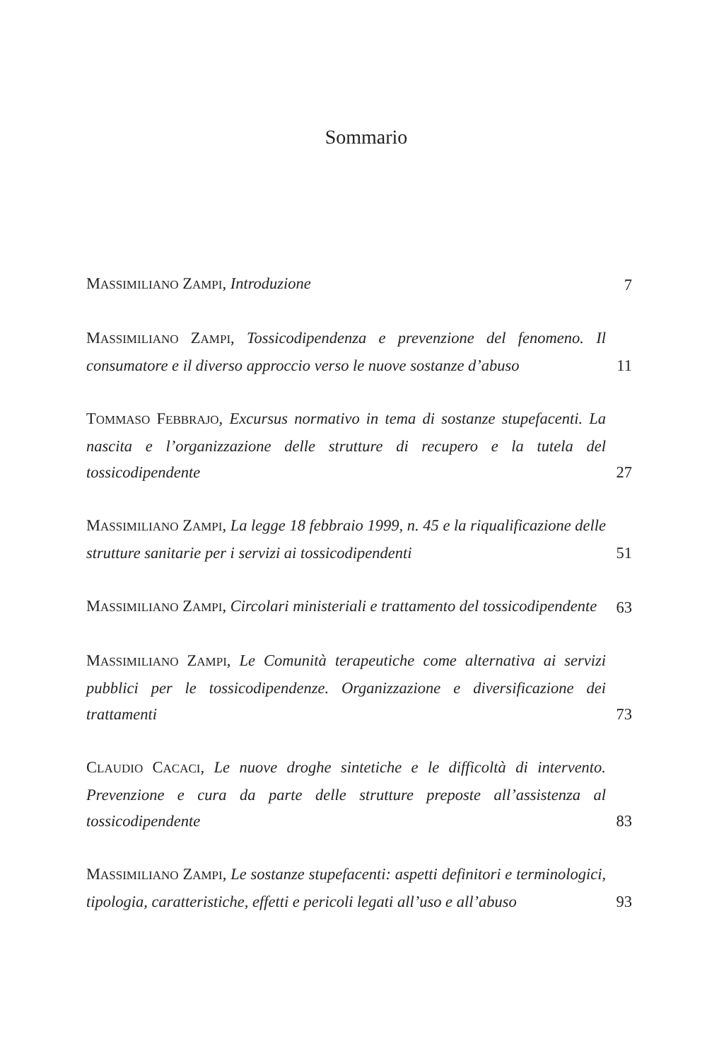Sommario
MASSIMILIANO ZAMPI, Introduzione
7
MASSIMILIANO ZAMPI, Tossicodipendenza e prevenzione del fenomeno. Il consumatore e il diverso approccio verso le nuove sostanze d’abuso
11
TOMMASO FEBBRAJO, Excursus normativo in tema di sostanze stupefacenti. La nascita e l’organizzazione delle strutture di recupero e la tutela del tossicodipendente
27
MASSIMILIANO ZAMPI, La legge 18 febbraio 1999, n. 45 e la riqualificazione delle strutture sanitarie per i servizi ai tossicodipendenti
51
MASSIMILIANO ZAMPI, Circolari ministeriali e trattamento del tossicodipendente
63
MASSIMILIANO ZAMPI, Le Comunità terapeutiche come alternativa ai servizi pubblici per le tossicodipendenze. Organizzazione e diversificazione dei trattamenti
73
CLAUDIO CACACI, Le nuove droghe sintetiche e le difficoltà di intervento. Prevenzione e cura da parte delle strutture preposte all’assistenza al tossicodipendente
83
MASSIMILIANO ZAMPI, Le sostanze stupefacenti: aspetti definitori e terminologici, tipologia, caratteristiche, effetti e pericoli legati all’uso e all’abuso
93